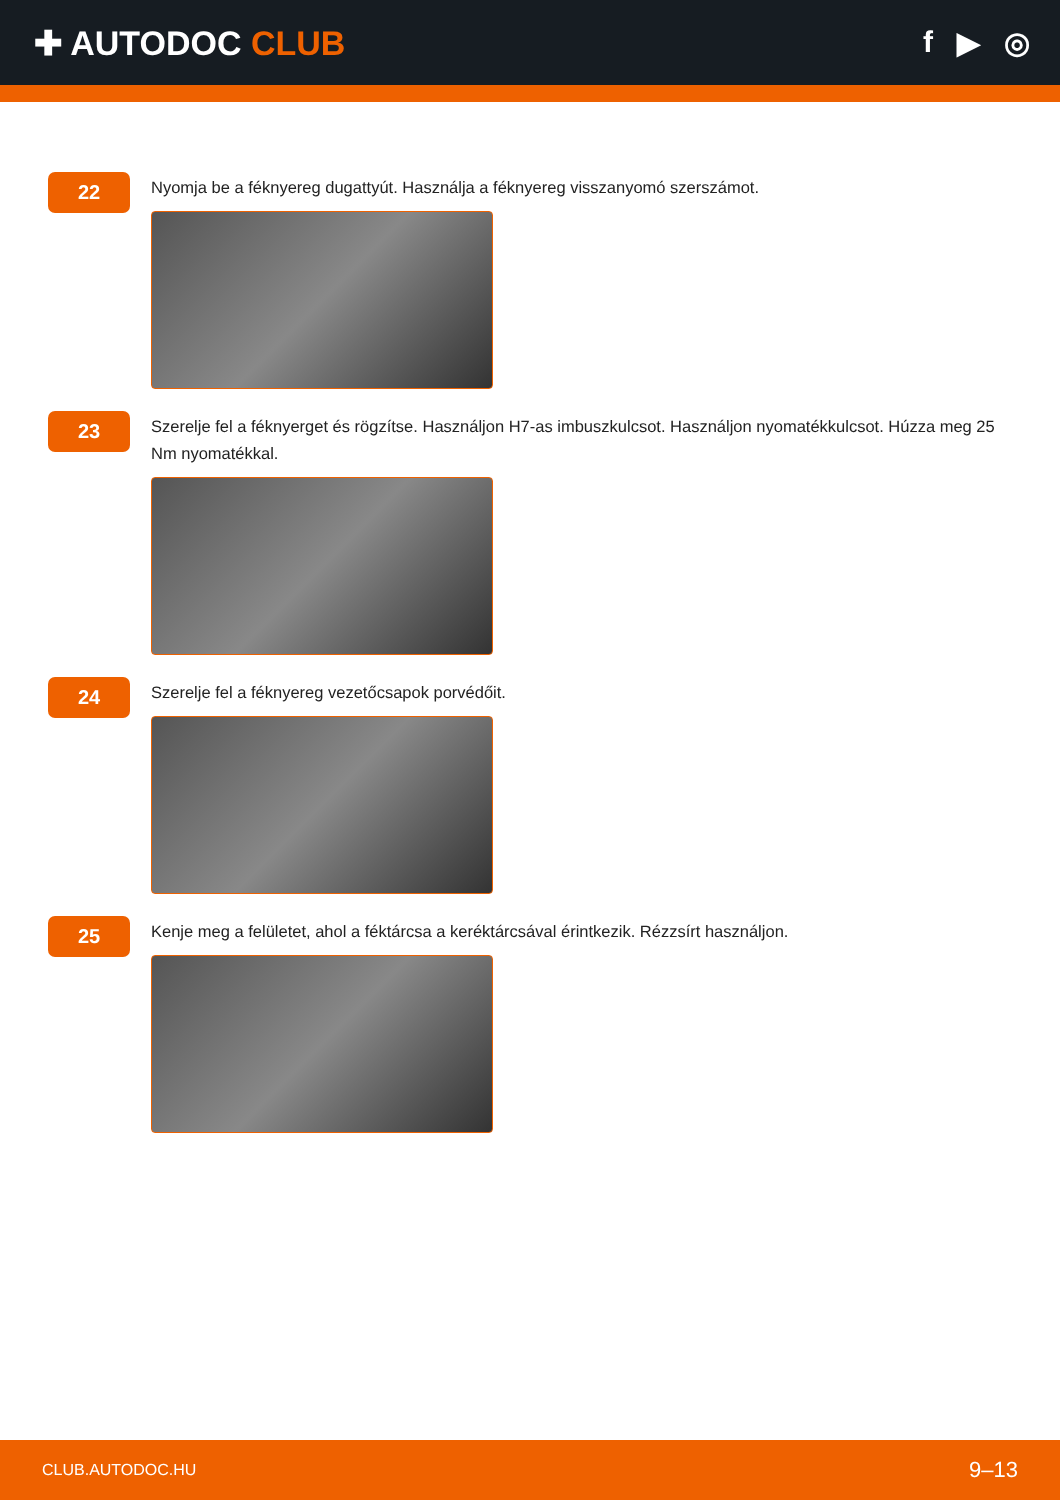✚ AUTODOC CLUB f ▶ ◎
22
Nyomja be a féknyereg dugattyút. Használja a féknyereg visszanyomó szerszámot.
23
Szerelje fel a féknyerget és rögzítse. Használjon H7-as imbuszkulcsot. Használjon nyomatékkulcsot. Húzza meg 25 Nm nyomatékkal.
24
Szerelje fel a féknyereg vezetőcsapok porvédőit.
25
Kenje meg a felületet, ahol a féktárcsa a keréktárcsával érintkezik. Rézzsírt használjon.
CLUB.AUTODOC.HU 9–13